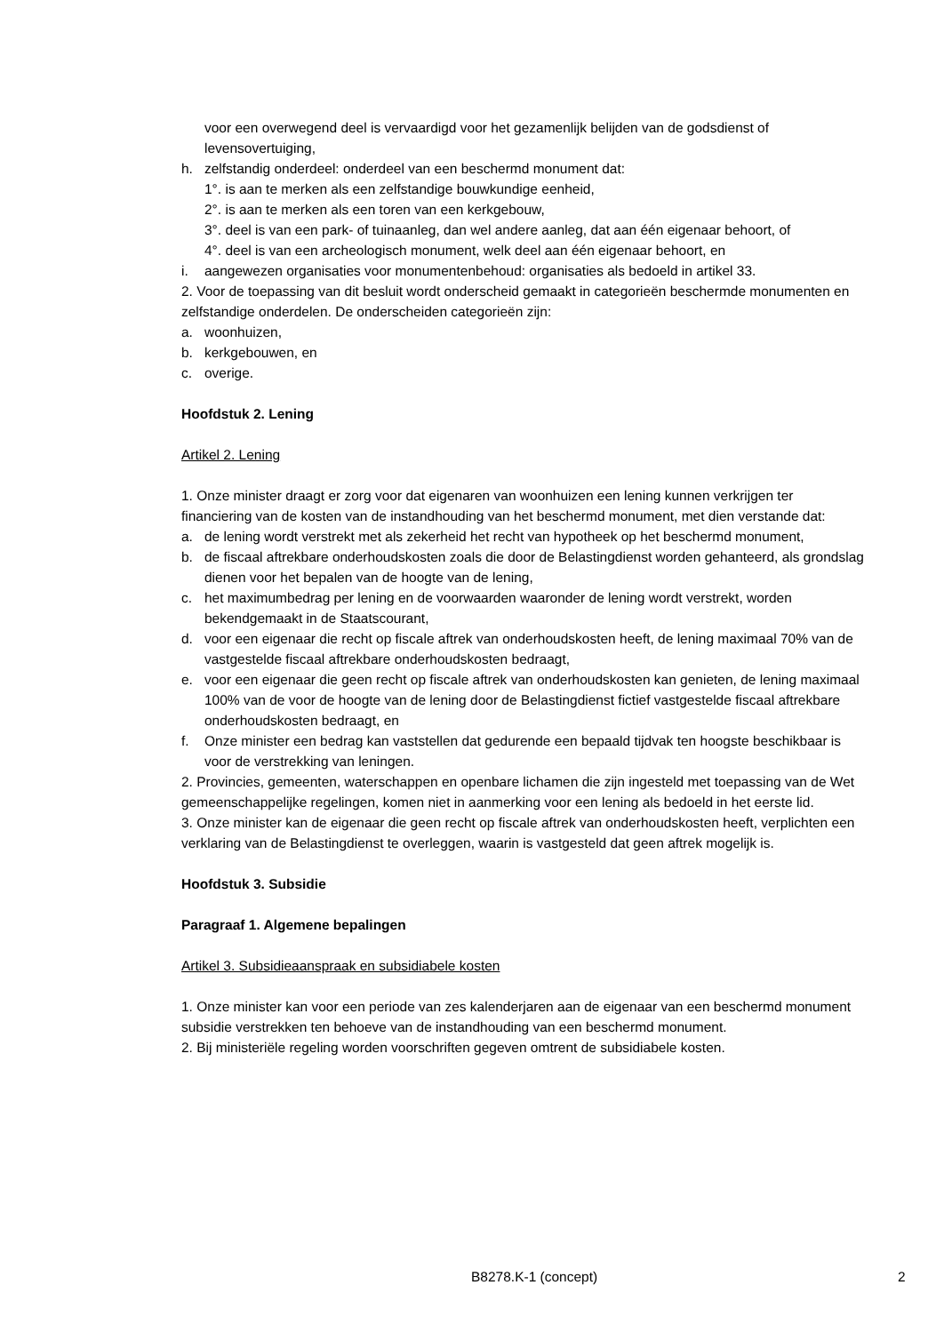voor een overwegend deel is vervaardigd voor het gezamenlijk belijden van de godsdienst of levensovertuiging,
h. zelfstandig onderdeel: onderdeel van een beschermd monument dat:
1°. is aan te merken als een zelfstandige bouwkundige eenheid,
2°. is aan te merken als een toren van een kerkgebouw,
3°. deel is van een park- of tuinaanleg, dan wel andere aanleg, dat aan één eigenaar behoort, of
4°. deel is van een archeologisch monument, welk deel aan één eigenaar behoort, en
i. aangewezen organisaties voor monumentenbehoud: organisaties als bedoeld in artikel 33.
2. Voor de toepassing van dit besluit wordt onderscheid gemaakt in categorieën beschermde monumenten en zelfstandige onderdelen. De onderscheiden categorieën zijn:
a. woonhuizen,
b. kerkgebouwen, en
c. overige.
Hoofdstuk 2. Lening
Artikel 2. Lening
1. Onze minister draagt er zorg voor dat eigenaren van woonhuizen een lening kunnen verkrijgen ter financiering van de kosten van de instandhouding van het beschermd monument, met dien verstande dat:
a. de lening wordt verstrekt met als zekerheid het recht van hypotheek op het beschermd monument,
b. de fiscaal aftrekbare onderhoudskosten zoals die door de Belastingdienst worden gehanteerd, als grondslag dienen voor het bepalen van de hoogte van de lening,
c. het maximumbedrag per lening en de voorwaarden waaronder de lening wordt verstrekt, worden bekendgemaakt in de Staatscourant,
d. voor een eigenaar die recht op fiscale aftrek van onderhoudskosten heeft, de lening maximaal 70% van de vastgestelde fiscaal aftrekbare onderhoudskosten bedraagt,
e. voor een eigenaar die geen recht op fiscale aftrek van onderhoudskosten kan genieten, de lening maximaal 100% van de voor de hoogte van de lening door de Belastingdienst fictief vastgestelde fiscaal aftrekbare onderhoudskosten bedraagt, en
f. Onze minister een bedrag kan vaststellen dat gedurende een bepaald tijdvak ten hoogste beschikbaar is voor de verstrekking van leningen.
2. Provincies, gemeenten, waterschappen en openbare lichamen die zijn ingesteld met toepassing van de Wet gemeenschappelijke regelingen, komen niet in aanmerking voor een lening als bedoeld in het eerste lid.
3. Onze minister kan de eigenaar die geen recht op fiscale aftrek van onderhoudskosten heeft, verplichten een verklaring van de Belastingdienst te overleggen, waarin is vastgesteld dat geen aftrek mogelijk is.
Hoofdstuk 3. Subsidie
Paragraaf 1. Algemene bepalingen
Artikel 3. Subsidieaanspraak en subsidiabele kosten
1. Onze minister kan voor een periode van zes kalenderjaren aan de eigenaar van een beschermd monument subsidie verstrekken ten behoeve van de instandhouding van een beschermd monument.
2. Bij ministeriële regeling worden voorschriften gegeven omtrent de subsidiabele kosten.
B8278.K-1 (concept) 2